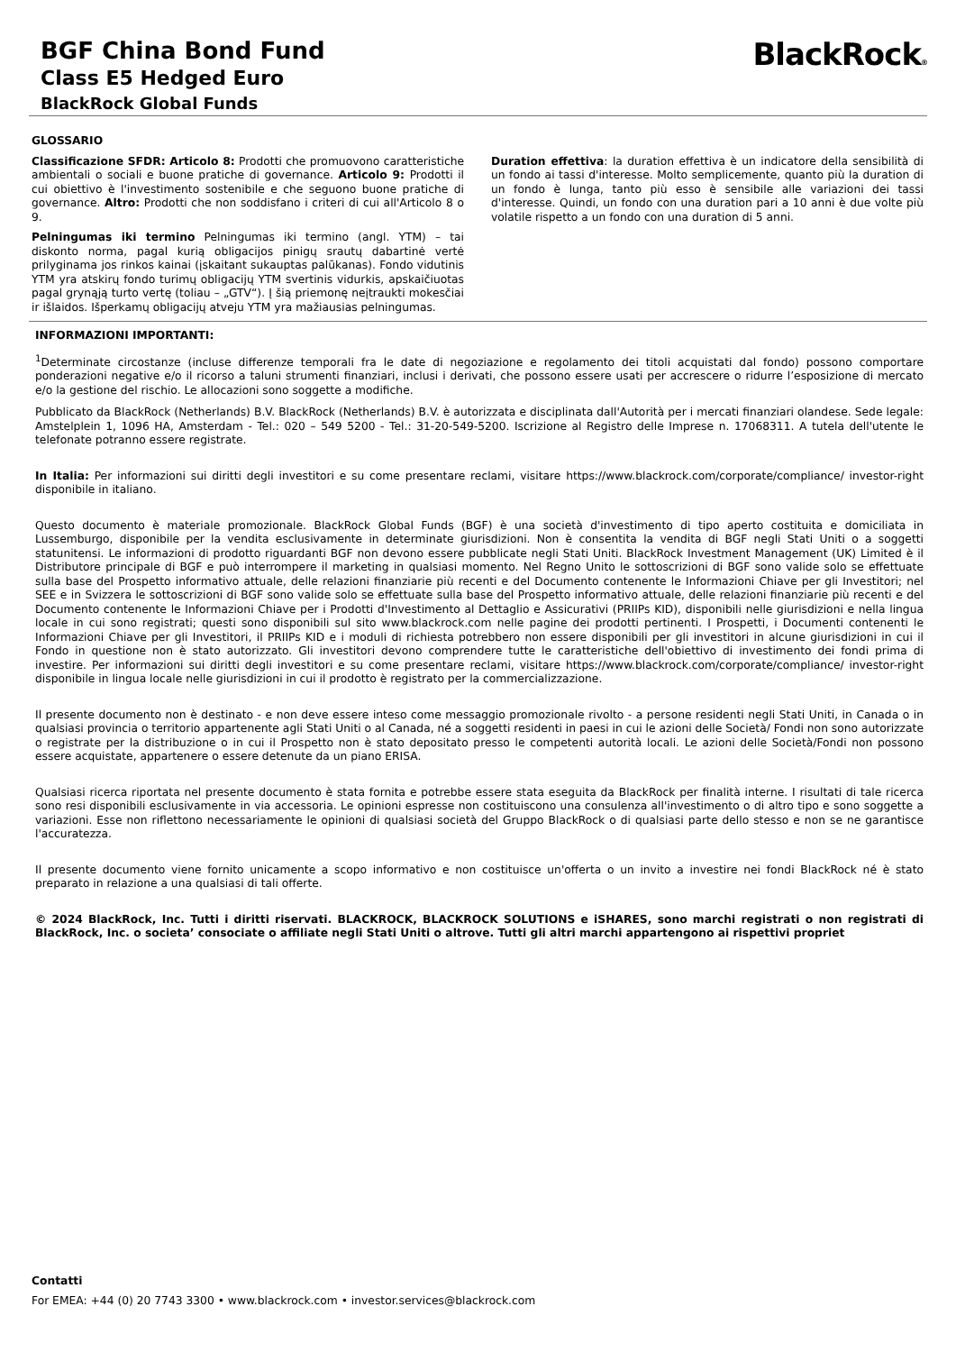BGF China Bond Fund
Class E5 Hedged Euro
BlackRock Global Funds
BlackRock®
GLOSSARIO
Classificazione SFDR: Articolo 8: Prodotti che promuovono caratteristiche ambientali o sociali e buone pratiche di governance. Articolo 9: Prodotti il cui obiettivo è l'investimento sostenibile e che seguono buone pratiche di governance. Altro: Prodotti che non soddisfano i criteri di cui all'Articolo 8 o 9.
Pelningumas iki termino Pelningumas iki termino (angl. YTM) – tai diskonto norma, pagal kurią obligacijos pinigų srautų dabartinė vertė prilyginama jos rinkos kainai (įskaitant sukauptas palūkanas). Fondo vidutinis YTM yra atskirų fondo turimų obligacijų YTM svertinis vidurkis, apskaičiuotas pagal grynąją turto vertę (toliau – „GTV“). Į šią priemonę neįtraukti mokesčiai ir išlaidos. Išperkamų obligacijų atveju YTM yra mažiausias pelningumas.
Duration effettiva: la duration effettiva è un indicatore della sensibilità di un fondo ai tassi d'interesse. Molto semplicemente, quanto più la duration di un fondo è lunga, tanto più esso è sensibile alle variazioni dei tassi d'interesse. Quindi, un fondo con una duration pari a 10 anni è due volte più volatile rispetto a un fondo con una duration di 5 anni.
INFORMAZIONI IMPORTANTI:
<sup>1</sup> Determinate circostanze (incluse differenze temporali fra le date di negoziazione e regolamento dei titoli acquistati dal fondo) possono comportare ponderazioni negative e/o il ricorso a taluni strumenti finanziari, inclusi i derivati, che possono essere usati per accrescere o ridurre l’esposizione di mercato e/o la gestione del rischio. Le allocazioni sono soggette a modifiche.
Pubblicato da BlackRock (Netherlands) B.V. BlackRock (Netherlands) B.V. è autorizzata e disciplinata dall'Autorità per i mercati finanziari olandese. Sede legale: Amstelplein 1, 1096 HA, Amsterdam - Tel.: 020 – 549 5200 - Tel.: 31-20-549-5200. Iscrizione al Registro delle Imprese n. 17068311. A tutela dell'utente le telefonate potranno essere registrate.
In Italia: Per informazioni sui diritti degli investitori e su come presentare reclami, visitare https://www.blackrock.com/corporate/compliance/ investor-right disponibile in italiano.
Questo documento è materiale promozionale. BlackRock Global Funds (BGF) è una società d'investimento di tipo aperto costituita e domiciliata in Lussemburgo, disponibile per la vendita esclusivamente in determinate giurisdizioni. Non è consentita la vendita di BGF negli Stati Uniti o a soggetti statunitensi. Le informazioni di prodotto riguardanti BGF non devono essere pubblicate negli Stati Uniti. BlackRock Investment Management (UK) Limited è il Distributore principale di BGF e può interrompere il marketing in qualsiasi momento. Nel Regno Unito le sottoscrizioni di BGF sono valide solo se effettuate sulla base del Prospetto informativo attuale, delle relazioni finanziarie più recenti e del Documento contenente le Informazioni Chiave per gli Investitori; nel SEE e in Svizzera le sottoscrizioni di BGF sono valide solo se effettuate sulla base del Prospetto informativo attuale, delle relazioni finanziarie più recenti e del Documento contenente le Informazioni Chiave per i Prodotti d'Investimento al Dettaglio e Assicurativi (PRIIPs KID), disponibili nelle giurisdizioni e nella lingua locale in cui sono registrati; questi sono disponibili sul sito www.blackrock.com nelle pagine dei prodotti pertinenti. I Prospetti, i Documenti contenenti le Informazioni Chiave per gli Investitori, il PRIIPs KID e i moduli di richiesta potrebbero non essere disponibili per gli investitori in alcune giurisdizioni in cui il Fondo in questione non è stato autorizzato. Gli investitori devono comprendere tutte le caratteristiche dell'obiettivo di investimento dei fondi prima di investire. Per informazioni sui diritti degli investitori e su come presentare reclami, visitare https://www.blackrock.com/corporate/compliance/ investor-right disponibile in lingua locale nelle giurisdizioni in cui il prodotto è registrato per la commercializzazione.
Il presente documento non è destinato - e non deve essere inteso come messaggio promozionale rivolto - a persone residenti negli Stati Uniti, in Canada o in qualsiasi provincia o territorio appartenente agli Stati Uniti o al Canada, né a soggetti residenti in paesi in cui le azioni delle Società/ Fondi non sono autorizzate o registrate per la distribuzione o in cui il Prospetto non è stato depositato presso le competenti autorità locali. Le azioni delle Società/Fondi non possono essere acquistate, appartenere o essere detenute da un piano ERISA.
Qualsiasi ricerca riportata nel presente documento è stata fornita e potrebbe essere stata eseguita da BlackRock per finalità interne. I risultati di tale ricerca sono resi disponibili esclusivamente in via accessoria. Le opinioni espresse non costituiscono una consulenza all'investimento o di altro tipo e sono soggette a variazioni. Esse non riflettono necessariamente le opinioni di qualsiasi società del Gruppo BlackRock o di qualsiasi parte dello stesso e non se ne garantisce l'accuratezza.
Il presente documento viene fornito unicamente a scopo informativo e non costituisce un'offerta o un invito a investire nei fondi BlackRock né è stato preparato in relazione a una qualsiasi di tali offerte.
© 2024 BlackRock, Inc. Tutti i diritti riservati. BLACKROCK, BLACKROCK SOLUTIONS e iSHARES, sono marchi registrati o non registrati di BlackRock, Inc. o societa’ consociate o affiliate negli Stati Uniti o altrove. Tutti gli altri marchi appartengono ai rispettivi propriet
Contatti
For EMEA: +44 (0) 20 7743 3300 • www.blackrock.com • investor.services@blackrock.com